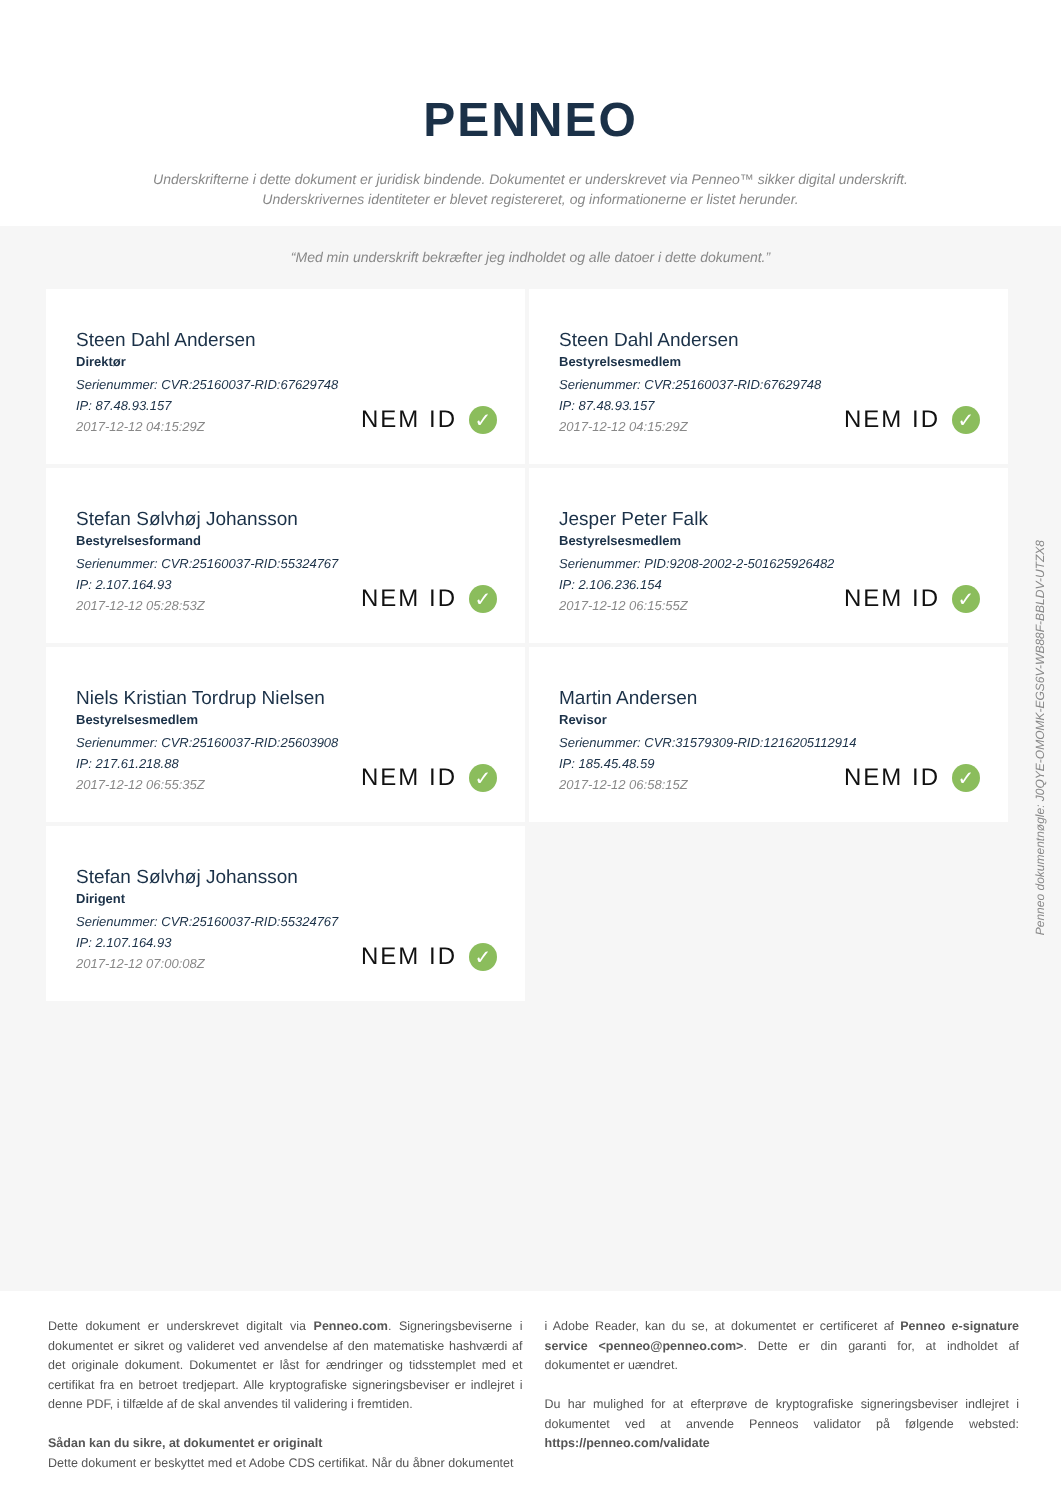PENNEO
Underskrifterne i dette dokument er juridisk bindende. Dokumentet er underskrevet via Penneo™ sikker digital underskrift.
Underskrivernes identiteter er blevet registereret, og informationerne er listet herunder.
“Med min underskrift bekræfter jeg indholdet og alle datoer i dette dokument.”
Steen Dahl Andersen
Direktør
Serienummer: CVR:25160037-RID:67629748
IP: 87.48.93.157
2017-12-12 04:15:29Z
NEM ID ✓
Steen Dahl Andersen
Bestyrelsesmedlem
Serienummer: CVR:25160037-RID:67629748
IP: 87.48.93.157
2017-12-12 04:15:29Z
NEM ID ✓
Stefan Sølvhøj Johansson
Bestyrelsesformand
Serienummer: CVR:25160037-RID:55324767
IP: 2.107.164.93
2017-12-12 05:28:53Z
NEM ID ✓
Jesper Peter Falk
Bestyrelsesmedlem
Serienummer: PID:9208-2002-2-501625926482
IP: 2.106.236.154
2017-12-12 06:15:55Z
NEM ID ✓
Niels Kristian Tordrup Nielsen
Bestyrelsesmedlem
Serienummer: CVR:25160037-RID:25603908
IP: 217.61.218.88
2017-12-12 06:55:35Z
NEM ID ✓
Martin Andersen
Revisor
Serienummer: CVR:31579309-RID:1216205112914
IP: 185.45.48.59
2017-12-12 06:58:15Z
NEM ID ✓
Stefan Sølvhøj Johansson
Dirigent
Serienummer: CVR:25160037-RID:55324767
IP: 2.107.164.93
2017-12-12 07:00:08Z
NEM ID ✓
Penneo dokumentnøgle: J0QYE-OMOMK-EGS6V-WB88F-BBLDV-UTZX8
Dette dokument er underskrevet digitalt via Penneo.com. Signeringsbeviserne i dokumentet er sikret og valideret ved anvendelse af den matematiske hashværdi af det originale dokument. Dokumentet er låst for ændringer og tidsstemplet med et certifikat fra en betroet tredjepart. Alle kryptografiske signeringsbeviser er indlejret i denne PDF, i tilfælde af de skal anvendes til validering i fremtiden.
Sådan kan du sikre, at dokumentet er originalt
Dette dokument er beskyttet med et Adobe CDS certifikat. Når du åbner dokumentet
i Adobe Reader, kan du se, at dokumentet er certificeret af Penneo e-signature service <penneo@penneo.com>. Dette er din garanti for, at indholdet af dokumentet er uændret.
Du har mulighed for at efterprøve de kryptografiske signeringsbeviser indlejret i dokumentet ved at anvende Penneos validator på følgende websted: https://penneo.com/validate